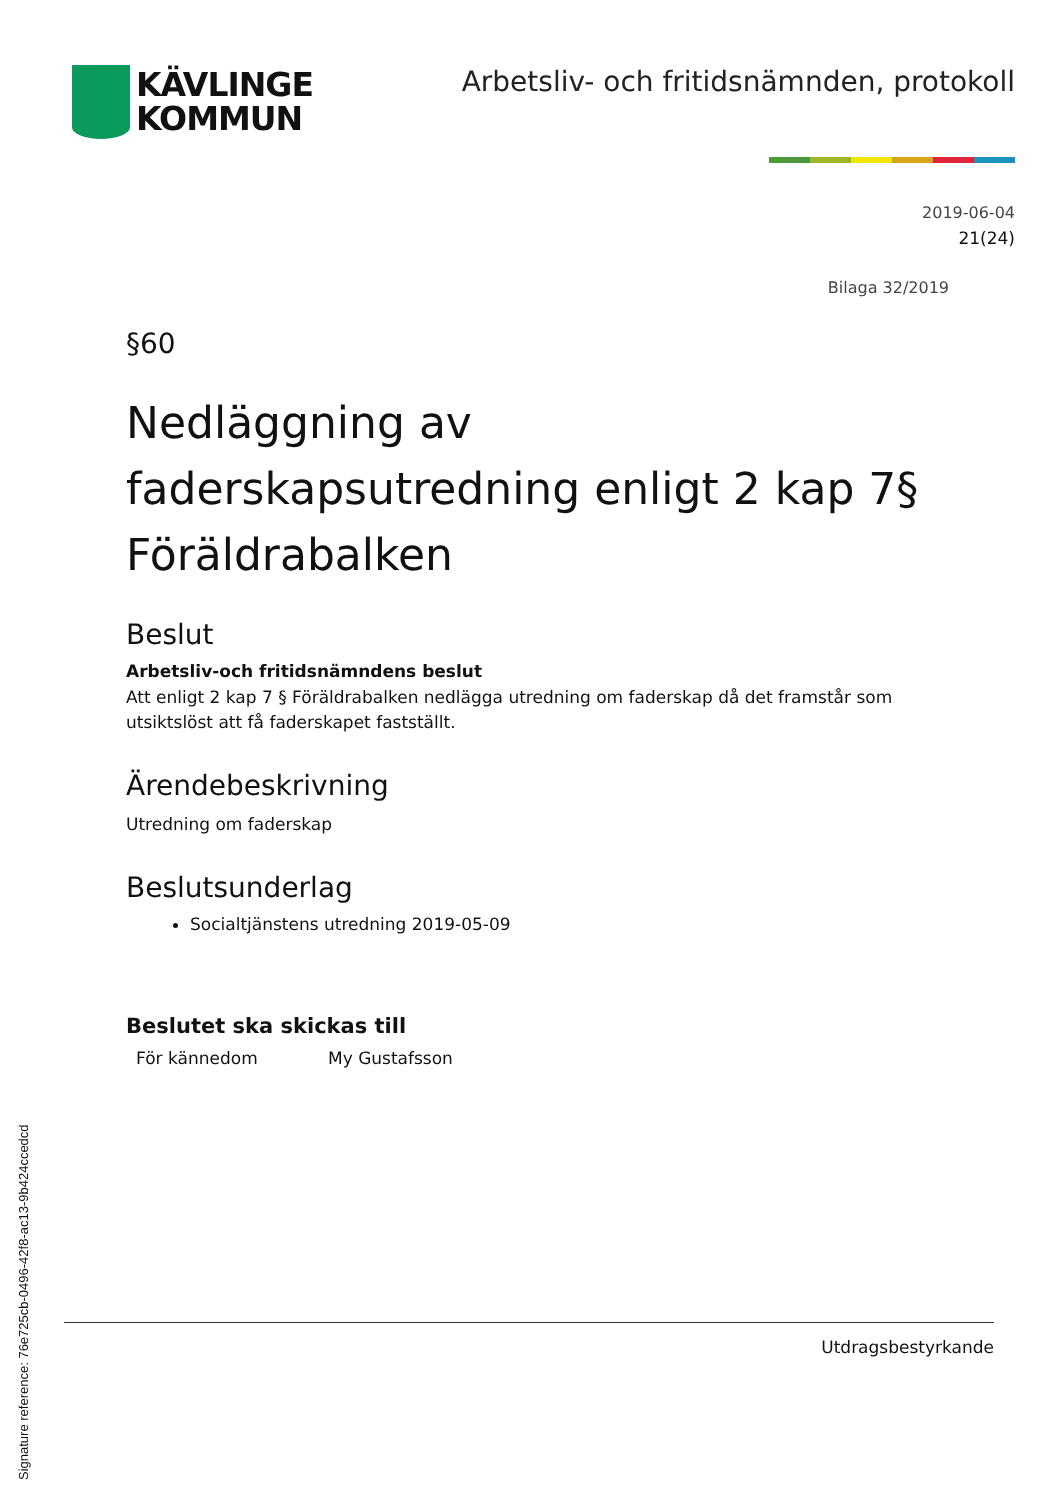KÄVLINGE
KOMMUN
Arbetsliv- och fritidsnämnden, protokoll
2019-06-04
21(24)
Bilaga 32/2019
§60
Nedläggning av faderskapsutredning enligt 2 kap 7§ Föräldrabalken
Beslut
Arbetsliv-och fritidsnämndens beslut
Att enligt 2 kap 7 § Föräldrabalken nedlägga utredning om faderskap då det framstår som utsiktslöst att få faderskapet fastställt.
Ärendebeskrivning
Utredning om faderskap
Beslutsunderlag
Socialtjänstens utredning 2019-05-09
Beslutet ska skickas till
För kännedom My Gustafsson
Utdragsbestyrkande
Signature reference: 76e725cb-0496-42f8-ac13-9b424ccedcd